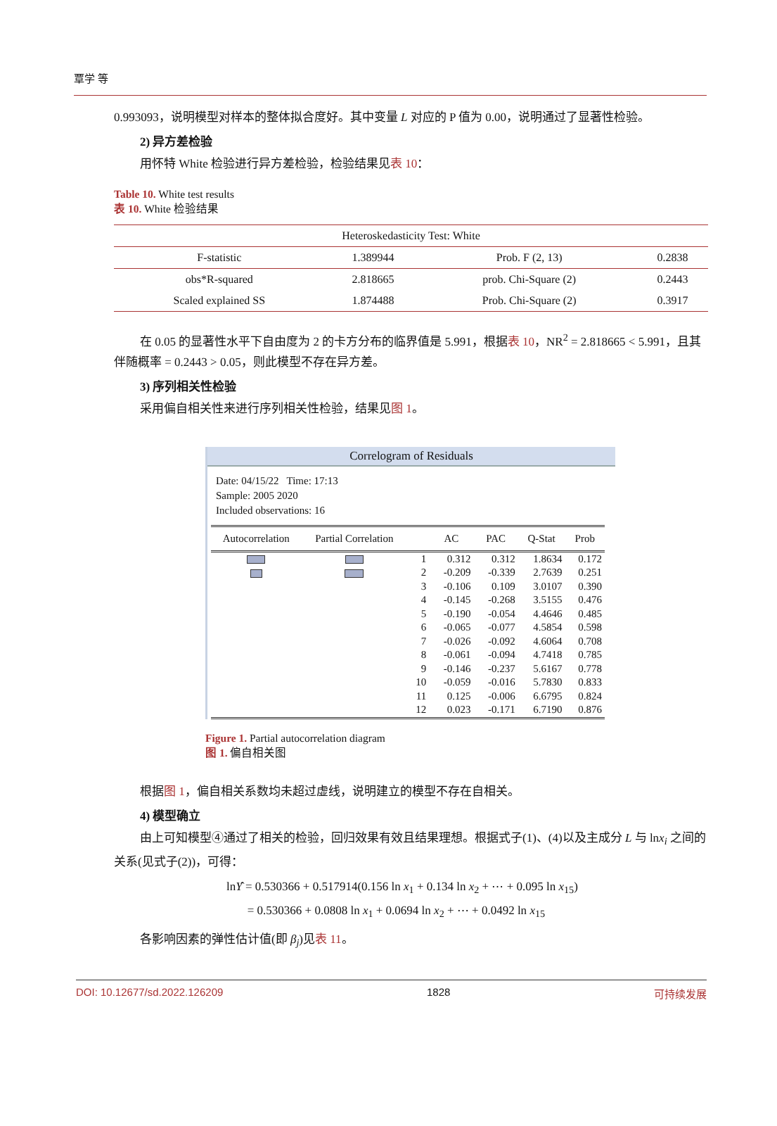覃学 等
0.993093，说明模型对样本的整体拟合度好。其中变量 L 对应的 P 值为 0.00，说明通过了显著性检验。
2) 异方差检验
用怀特 White 检验进行异方差检验，检验结果见表 10：
Table 10. White test results
表 10. White 检验结果
| Heteroskedasticity Test: White | | | |
| F-statistic | 1.389944 | Prob. F (2, 13) | 0.2838 |
| obs*R-squared | 2.818665 | prob. Chi-Square (2) | 0.2443 |
| Scaled explained SS | 1.874488 | Prob. Chi-Square (2) | 0.3917 |
在 0.05 的显著性水平下自由度为 2 的卡方分布的临界值是 5.991，根据表 10，NR<sup>2</sup> = 2.818665 < 5.991，且其伴随概率 = 0.2443 > 0.05，则此模型不存在异方差。
3) 序列相关性检验
采用偏自相关性来进行序列相关性检验，结果见图 1。
Correlogram of Residuals
Date: 04/15/22 Time: 17:13
Sample: 2005 2020
Included observations: 16
| Autocorrelation | Partial Correlation | | AC | PAC | Q-Stat | Prob |
| --- | --- | --- | --- | --- | --- | --- |
| | | 1 | 0.312 | 0.312 | 1.8634 | 0.172 |
| | | 2 | -0.209 | -0.339 | 2.7639 | 0.251 |
| | | 3 | -0.106 | 0.109 | 3.0107 | 0.390 |
| | | 4 | -0.145 | -0.268 | 3.5155 | 0.476 |
| | | 5 | -0.190 | -0.054 | 4.4646 | 0.485 |
| | | 6 | -0.065 | -0.077 | 4.5854 | 0.598 |
| | | 7 | -0.026 | -0.092 | 4.6064 | 0.708 |
| | | 8 | -0.061 | -0.094 | 4.7418 | 0.785 |
| | | 9 | -0.146 | -0.237 | 5.6167 | 0.778 |
| | | 10 | -0.059 | -0.016 | 5.7830 | 0.833 |
| | | 11 | 0.125 | -0.006 | 6.6795 | 0.824 |
| | | 12 | 0.023 | -0.171 | 6.7190 | 0.876 |
Figure 1. Partial autocorrelation diagram
图 1. 偏自相关图
根据图 1，偏自相关系数均未超过虚线，说明建立的模型不存在自相关。
4) 模型确立
由上可知模型④通过了相关的检验，回归效果有效且结果理想。根据式子(1)、(4)以及主成分 L 与 lnx<sub>i</sub> 之间的关系(见式子(2))，可得：
lnŶ = 0.530366 + 0.517914(0.156 ln x<sub>1</sub> + 0.134 ln x<sub>2</sub> + ⋯ + 0.095 ln x<sub>15</sub>)
= 0.530366 + 0.0808 ln x<sub>1</sub> + 0.0694 ln x<sub>2</sub> + ⋯ + 0.0492 ln x<sub>15</sub>
各影响因素的弹性估计值(即 β<sub>j</sub>)见表 11。
DOI: 10.12677/sd.2022.126209 1828 可持续发展